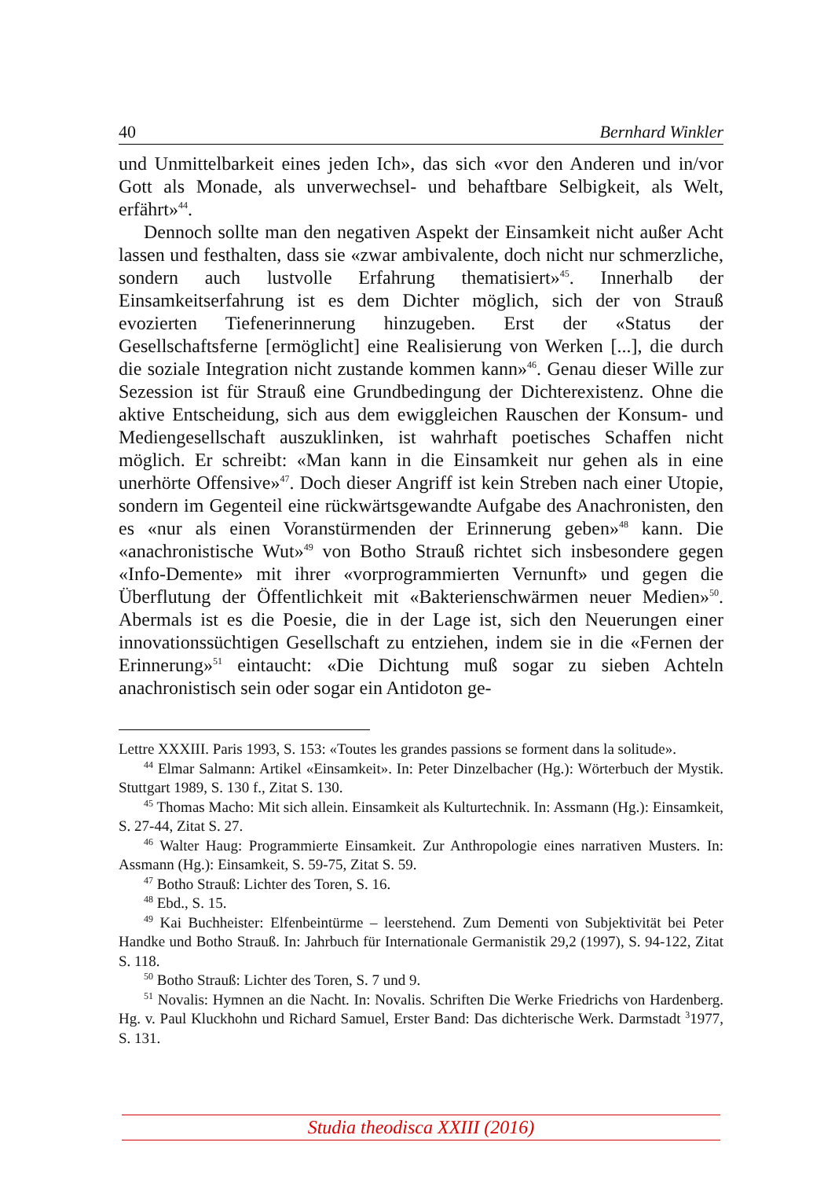40 Bernhard Winkler
und Unmittelbarkeit eines jeden Ich», das sich «vor den Anderen und in/vor Gott als Monade, als unverwechsel- und behaftbare Selbigkeit, als Welt, erfährt»<sup>44</sup>.
Dennoch sollte man den negativen Aspekt der Einsamkeit nicht außer Acht lassen und festhalten, dass sie «zwar ambivalente, doch nicht nur schmerzliche, sondern auch lustvolle Erfahrung thematisiert»<sup>45</sup>. Innerhalb der Einsamkeitserfahrung ist es dem Dichter möglich, sich der von Strauß evozierten Tiefenerinnerung hinzugeben. Erst der «Status der Gesellschaftsferne [ermöglicht] eine Realisierung von Werken [...], die durch die soziale Integration nicht zustande kommen kann»<sup>46</sup>. Genau dieser Wille zur Sezession ist für Strauß eine Grundbedingung der Dichterexistenz. Ohne die aktive Entscheidung, sich aus dem ewiggleichen Rauschen der Konsum- und Mediengesellschaft auszuklinken, ist wahrhaft poetisches Schaffen nicht möglich. Er schreibt: «Man kann in die Einsamkeit nur gehen als in eine unerhörte Offensive»<sup>47</sup>. Doch dieser Angriff ist kein Streben nach einer Utopie, sondern im Gegenteil eine rückwärtsgewandte Aufgabe des Anachronisten, den es «nur als einen Voranstürmenden der Erinnerung geben»<sup>48</sup> kann. Die «anachronistische Wut»<sup>49</sup> von Botho Strauß richtet sich insbesondere gegen «Info-Demente» mit ihrer «vorprogrammierten Vernunft» und gegen die Überflutung der Öffentlichkeit mit «Bakterienschwärmen neuer Medien»<sup>50</sup>. Abermals ist es die Poesie, die in der Lage ist, sich den Neuerungen einer innovationssüchtigen Gesellschaft zu entziehen, indem sie in die «Fernen der Erinnerung»<sup>51</sup> eintaucht: «Die Dichtung muß sogar zu sieben Achteln anachronistisch sein oder sogar ein Antidoton ge-
Lettre XXXIII. Paris 1993, S. 153: «Toutes les grandes passions se forment dans la solitude».
<sup>44</sup> Elmar Salmann: Artikel «Einsamkeit». In: Peter Dinzelbacher (Hg.): Wörterbuch der Mystik. Stuttgart 1989, S. 130 f., Zitat S. 130.
<sup>45</sup> Thomas Macho: Mit sich allein. Einsamkeit als Kulturtechnik. In: Assmann (Hg.): Einsamkeit, S. 27-44, Zitat S. 27.
<sup>46</sup> Walter Haug: Programmierte Einsamkeit. Zur Anthropologie eines narrativen Musters. In: Assmann (Hg.): Einsamkeit, S. 59-75, Zitat S. 59.
<sup>47</sup> Botho Strauß: Lichter des Toren, S. 16.
<sup>48</sup> Ebd., S. 15.
<sup>49</sup> Kai Buchheister: Elfenbeintürme – leerstehend. Zum Dementi von Subjektivität bei Peter Handke und Botho Strauß. In: Jahrbuch für Internationale Germanistik 29,2 (1997), S. 94-122, Zitat S. 118.
<sup>50</sup> Botho Strauß: Lichter des Toren, S. 7 und 9.
<sup>51</sup> Novalis: Hymnen an die Nacht. In: Novalis. Schriften Die Werke Friedrichs von Hardenberg. Hg. v. Paul Kluckhohn und Richard Samuel, Erster Band: Das dichterische Werk. Darmstadt <sup>3</sup>1977, S. 131.
Studia theodisca XXIII (2016)